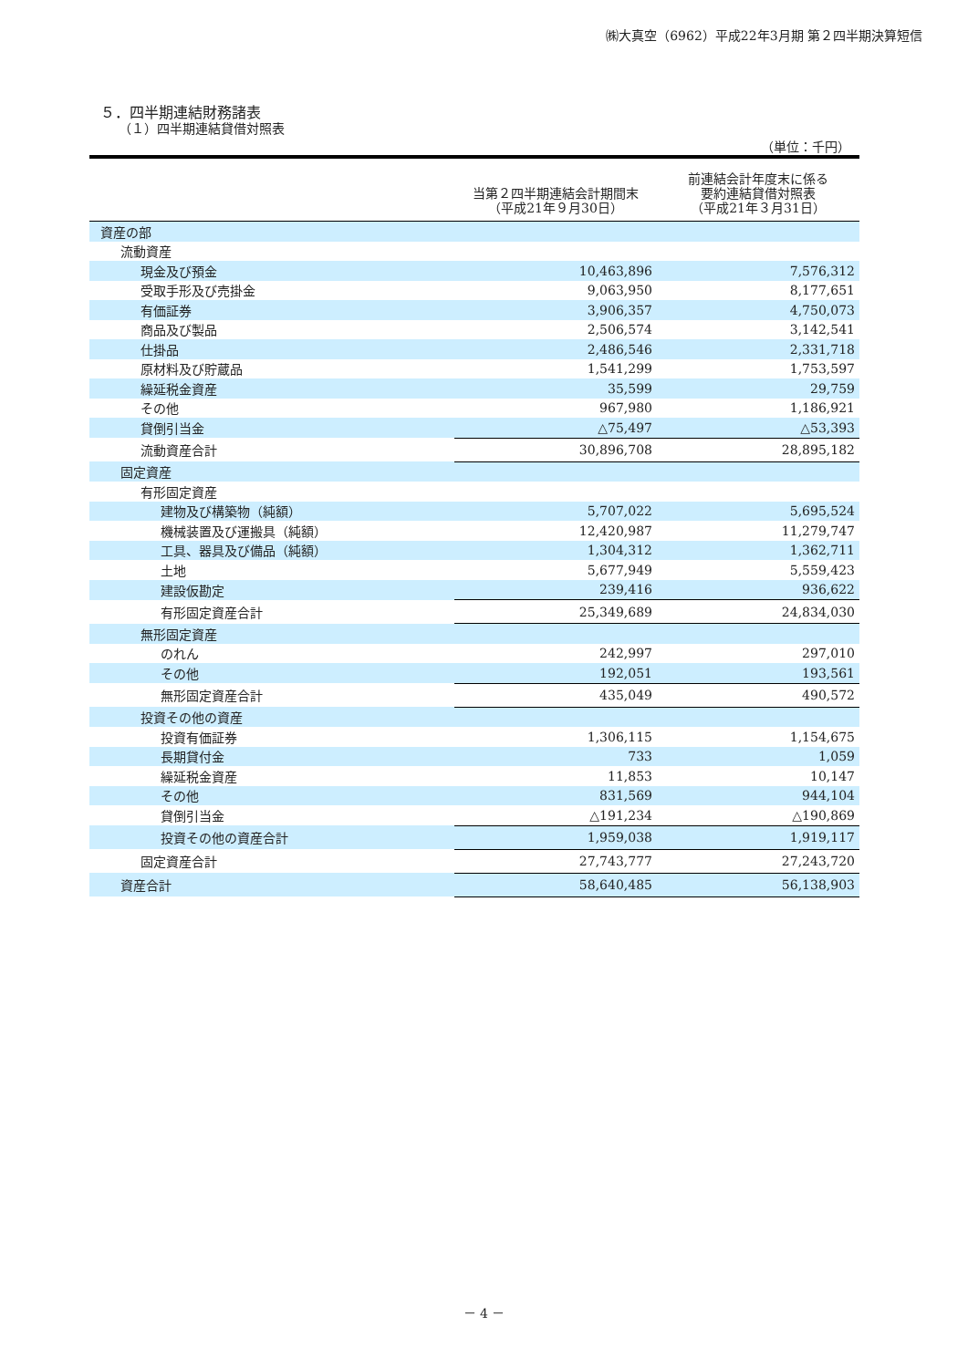㈱大真空（6962）平成22年3月期 第２四半期決算短信
５．四半期連結財務諸表
（１）四半期連結貸借対照表
（単位：千円）
| | 当第２四半期連結会計期間末 （平成21年９月30日） | 前連結会計年度末に係る 要約連結貸借対照表 （平成21年３月31日） |
| --- | --- | --- |
| 資産の部 | | |
| 流動資産 | | |
| 現金及び預金 | 10,463,896 | 7,576,312 |
| 受取手形及び売掛金 | 9,063,950 | 8,177,651 |
| 有価証券 | 3,906,357 | 4,750,073 |
| 商品及び製品 | 2,506,574 | 3,142,541 |
| 仕掛品 | 2,486,546 | 2,331,718 |
| 原材料及び貯蔵品 | 1,541,299 | 1,753,597 |
| 繰延税金資産 | 35,599 | 29,759 |
| その他 | 967,980 | 1,186,921 |
| 貸倒引当金 | △75,497 | △53,393 |
| 流動資産合計 | 30,896,708 | 28,895,182 |
| 固定資産 | | |
| 有形固定資産 | | |
| 建物及び構築物（純額） | 5,707,022 | 5,695,524 |
| 機械装置及び運搬具（純額） | 12,420,987 | 11,279,747 |
| 工具、器具及び備品（純額） | 1,304,312 | 1,362,711 |
| 土地 | 5,677,949 | 5,559,423 |
| 建設仮勘定 | 239,416 | 936,622 |
| 有形固定資産合計 | 25,349,689 | 24,834,030 |
| 無形固定資産 | | |
| のれん | 242,997 | 297,010 |
| その他 | 192,051 | 193,561 |
| 無形固定資産合計 | 435,049 | 490,572 |
| 投資その他の資産 | | |
| 投資有価証券 | 1,306,115 | 1,154,675 |
| 長期貸付金 | 733 | 1,059 |
| 繰延税金資産 | 11,853 | 10,147 |
| その他 | 831,569 | 944,104 |
| 貸倒引当金 | △191,234 | △190,869 |
| 投資その他の資産合計 | 1,959,038 | 1,919,117 |
| 固定資産合計 | 27,743,777 | 27,243,720 |
| 資産合計 | 58,640,485 | 56,138,903 |
－ 4 －